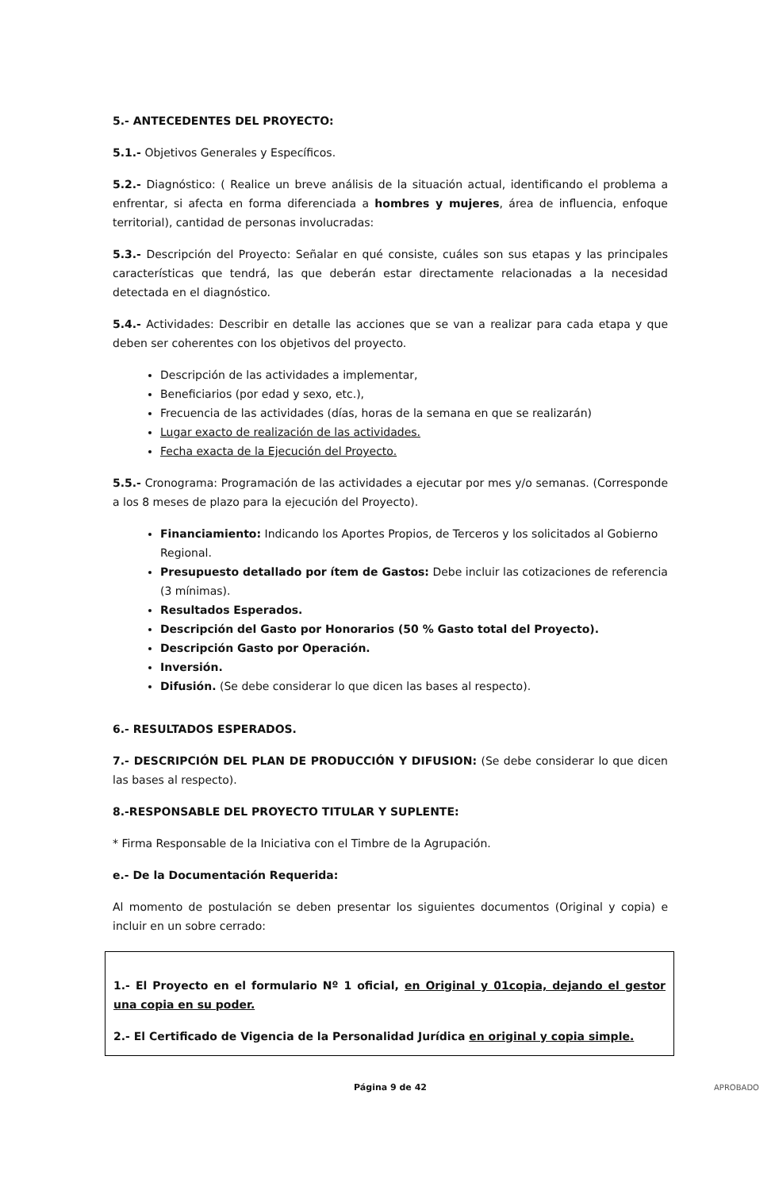5.- ANTECEDENTES DEL PROYECTO:
5.1.- Objetivos Generales y Específicos.
5.2.- Diagnóstico: ( Realice un breve análisis de la situación actual, identificando el problema a enfrentar, si afecta en forma diferenciada a hombres y mujeres, área de influencia, enfoque territorial), cantidad de personas involucradas:
5.3.- Descripción del Proyecto: Señalar en qué consiste, cuáles son sus etapas y las principales características que tendrá, las que deberán estar directamente relacionadas a la necesidad detectada en el diagnóstico.
5.4.- Actividades: Describir en detalle las acciones que se van a realizar para cada etapa y que deben ser coherentes con los objetivos del proyecto.
Descripción de las actividades a implementar,
Beneficiarios (por edad y sexo, etc.),
Frecuencia de las actividades (días, horas de la semana en que se realizarán)
Lugar exacto de realización de las actividades.
Fecha exacta de la Ejecución del Proyecto.
5.5.- Cronograma: Programación de las actividades a ejecutar por mes y/o semanas. (Corresponde a los 8 meses de plazo para la ejecución del Proyecto).
Financiamiento: Indicando los Aportes Propios, de Terceros y los solicitados al Gobierno Regional.
Presupuesto detallado por ítem de Gastos: Debe incluir las cotizaciones de referencia (3 mínimas).
Resultados Esperados.
Descripción del Gasto por Honorarios (50 % Gasto total del Proyecto).
Descripción Gasto por Operación.
Inversión.
Difusión. (Se debe considerar lo que dicen las bases al respecto).
6.- RESULTADOS ESPERADOS.
7.- DESCRIPCIÓN DEL PLAN DE PRODUCCIÓN Y DIFUSION: (Se debe considerar lo que dicen las bases al respecto).
8.-RESPONSABLE DEL PROYECTO TITULAR Y SUPLENTE:
* Firma Responsable de la Iniciativa con el Timbre de la Agrupación.
e.- De la Documentación Requerida:
Al momento de postulación se deben presentar los siguientes documentos (Original y copia) e incluir en un sobre cerrado:
1.- El Proyecto en el formulario Nº 1 oficial, en Original y 01copia, dejando el gestor una copia en su poder.
2.- El Certificado de Vigencia de la Personalidad Jurídica en original y copia simple.
Página 9 de 42 APROBADO